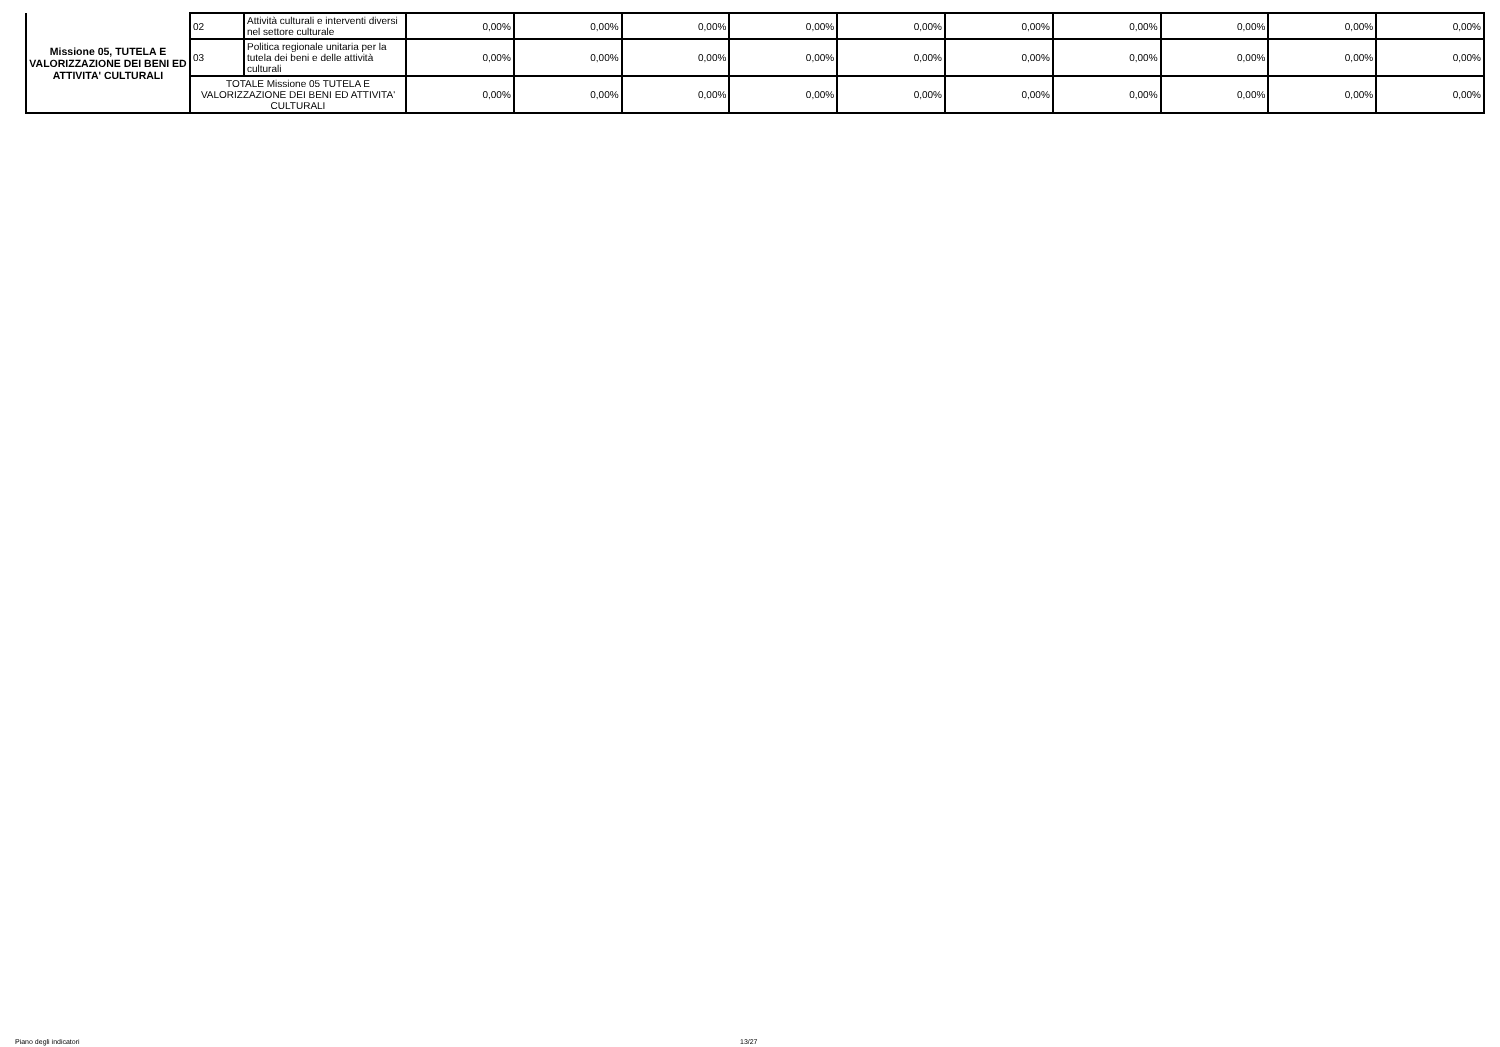| Missione 05, TUTELA E VALORIZZAZIONE DEI BENI ED ATTIVITA' CULTURALI | 02 | Attività culturali e interventi diversi nel settore culturale | 0,00% | 0,00% | 0,00% | 0,00% | 0,00% | 0,00% | 0,00% | 0,00% | 0,00% | 0,00% |
| | 03 | Politica regionale unitaria per la tutela dei beni e delle attività culturali | 0,00% | 0,00% | 0,00% | 0,00% | 0,00% | 0,00% | 0,00% | 0,00% | 0,00% | 0,00% |
| | TOTALE Missione 05 TUTELA E VALORIZZAZIONE DEI BENI ED ATTIVITA' CULTURALI | | 0,00% | 0,00% | 0,00% | 0,00% | 0,00% | 0,00% | 0,00% | 0,00% | 0,00% | 0,00% |
Piano degli indicatori 13/27